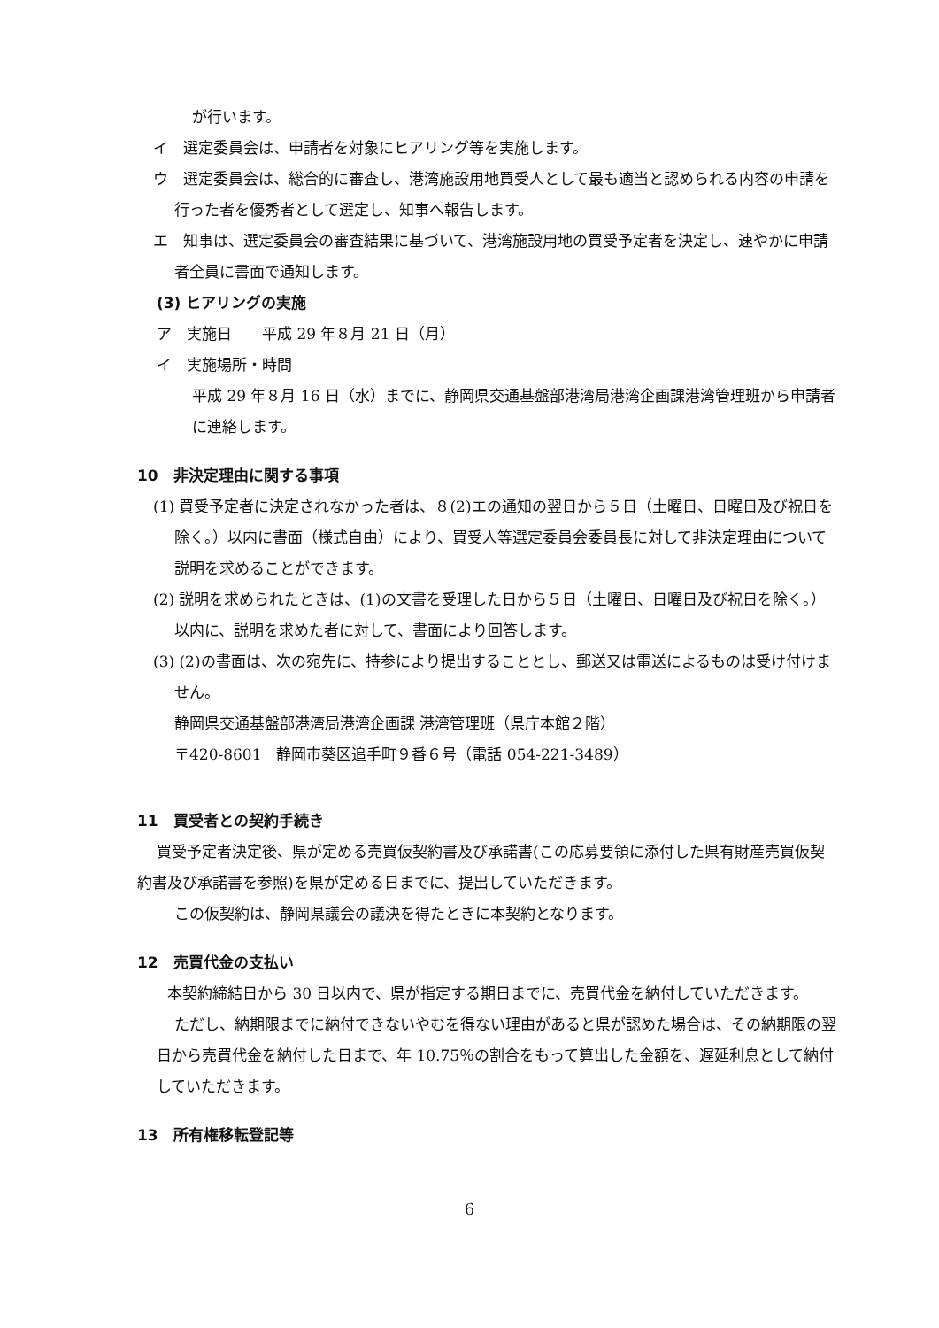が行います。
イ　選定委員会は、申請者を対象にヒアリング等を実施します。
ウ　選定委員会は、総合的に審査し、港湾施設用地買受人として最も適当と認められる内容の申請を行った者を優秀者として選定し、知事へ報告します。
エ　知事は、選定委員会の審査結果に基づいて、港湾施設用地の買受予定者を決定し、速やかに申請者全員に書面で通知します。
(3) ヒアリングの実施
ア　実施日　　平成 29 年８月 21 日（月）
イ　実施場所・時間
平成 29 年８月 16 日（水）までに、静岡県交通基盤部港湾局港湾企画課港湾管理班から申請者に連絡します。
10　非決定理由に関する事項
(1) 買受予定者に決定されなかった者は、８(2)エの通知の翌日から５日（土曜日、日曜日及び祝日を除く。）以内に書面（様式自由）により、買受人等選定委員会委員長に対して非決定理由について説明を求めることができます。
(2) 説明を求められたときは、(1)の文書を受理した日から５日（土曜日、日曜日及び祝日を除く。）以内に、説明を求めた者に対して、書面により回答します。
(3) (2)の書面は、次の宛先に、持参により提出することとし、郵送又は電送によるものは受け付けません。
静岡県交通基盤部港湾局港湾企画課 港湾管理班（県庁本館２階）
〒420-8601　静岡市葵区追手町９番６号（電話 054-221-3489）
11　買受者との契約手続き
買受予定者決定後、県が定める売買仮契約書及び承諾書(この応募要領に添付した県有財産売買仮契約書及び承諾書を参照)を県が定める日までに、提出していただきます。
この仮契約は、静岡県議会の議決を得たときに本契約となります。
12　売買代金の支払い
本契約締結日から 30 日以内で、県が指定する期日までに、売買代金を納付していただきます。
ただし、納期限までに納付できないやむを得ない理由があると県が認めた場合は、その納期限の翌日から売買代金を納付した日まで、年 10.75％の割合をもって算出した金額を、遅延利息として納付していただきます。
13　所有権移転登記等
6